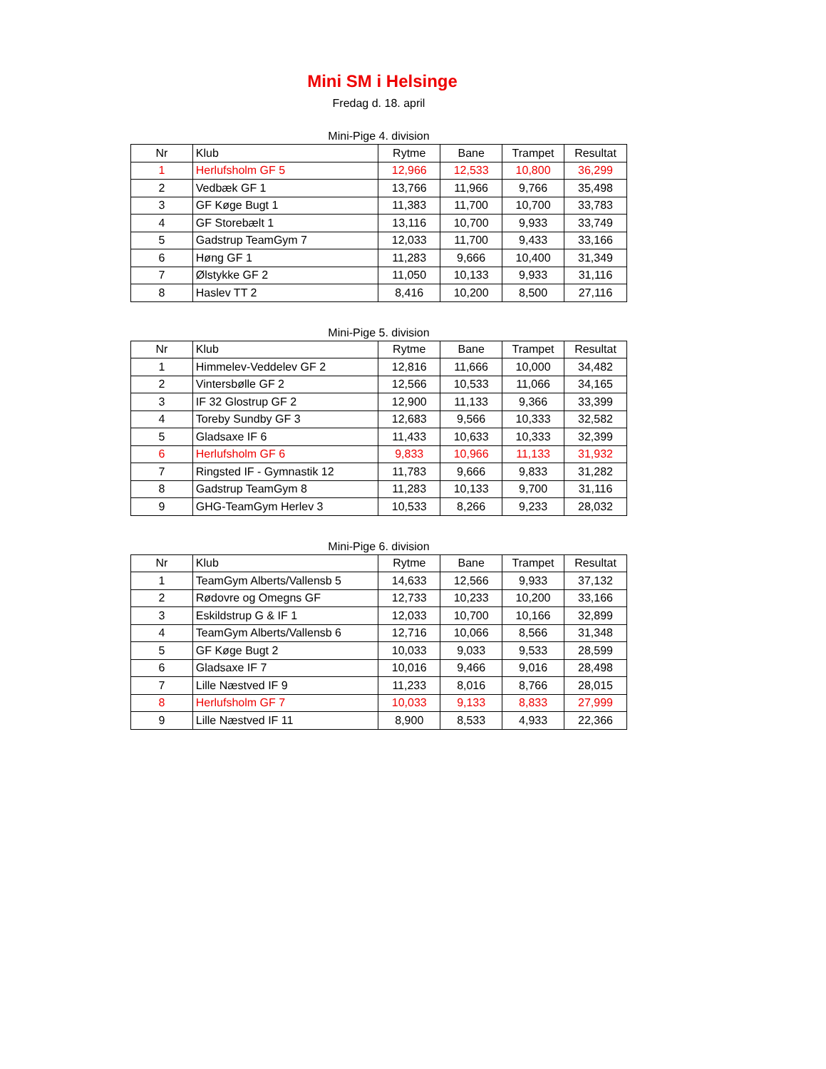Mini SM i Helsinge
Fredag d. 18. april
Mini-Pige 4. division
| Nr | Klub | Rytme | Bane | Trampet | Resultat |
| --- | --- | --- | --- | --- | --- |
| 1 | Herlufsholm GF 5 | 12,966 | 12,533 | 10,800 | 36,299 |
| 2 | Vedbæk GF 1 | 13,766 | 11,966 | 9,766 | 35,498 |
| 3 | GF Køge Bugt 1 | 11,383 | 11,700 | 10,700 | 33,783 |
| 4 | GF Storebælt 1 | 13,116 | 10,700 | 9,933 | 33,749 |
| 5 | Gadstrup TeamGym 7 | 12,033 | 11,700 | 9,433 | 33,166 |
| 6 | Høng GF 1 | 11,283 | 9,666 | 10,400 | 31,349 |
| 7 | Ølstykke GF 2 | 11,050 | 10,133 | 9,933 | 31,116 |
| 8 | Haslev TT 2 | 8,416 | 10,200 | 8,500 | 27,116 |
Mini-Pige 5. division
| Nr | Klub | Rytme | Bane | Trampet | Resultat |
| --- | --- | --- | --- | --- | --- |
| 1 | Himmelev-Veddelev GF 2 | 12,816 | 11,666 | 10,000 | 34,482 |
| 2 | Vintersbølle GF 2 | 12,566 | 10,533 | 11,066 | 34,165 |
| 3 | IF 32 Glostrup GF 2 | 12,900 | 11,133 | 9,366 | 33,399 |
| 4 | Toreby Sundby GF 3 | 12,683 | 9,566 | 10,333 | 32,582 |
| 5 | Gladsaxe IF 6 | 11,433 | 10,633 | 10,333 | 32,399 |
| 6 | Herlufsholm GF 6 | 9,833 | 10,966 | 11,133 | 31,932 |
| 7 | Ringsted IF - Gymnastik 12 | 11,783 | 9,666 | 9,833 | 31,282 |
| 8 | Gadstrup TeamGym 8 | 11,283 | 10,133 | 9,700 | 31,116 |
| 9 | GHG-TeamGym Herlev 3 | 10,533 | 8,266 | 9,233 | 28,032 |
Mini-Pige 6. division
| Nr | Klub | Rytme | Bane | Trampet | Resultat |
| --- | --- | --- | --- | --- | --- |
| 1 | TeamGym Alberts/Vallensb 5 | 14,633 | 12,566 | 9,933 | 37,132 |
| 2 | Rødovre og Omegns GF | 12,733 | 10,233 | 10,200 | 33,166 |
| 3 | Eskildstrup G & IF 1 | 12,033 | 10,700 | 10,166 | 32,899 |
| 4 | TeamGym Alberts/Vallensb 6 | 12,716 | 10,066 | 8,566 | 31,348 |
| 5 | GF Køge Bugt 2 | 10,033 | 9,033 | 9,533 | 28,599 |
| 6 | Gladsaxe IF 7 | 10,016 | 9,466 | 9,016 | 28,498 |
| 7 | Lille Næstved IF 9 | 11,233 | 8,016 | 8,766 | 28,015 |
| 8 | Herlufsholm GF 7 | 10,033 | 9,133 | 8,833 | 27,999 |
| 9 | Lille Næstved IF 11 | 8,900 | 8,533 | 4,933 | 22,366 |